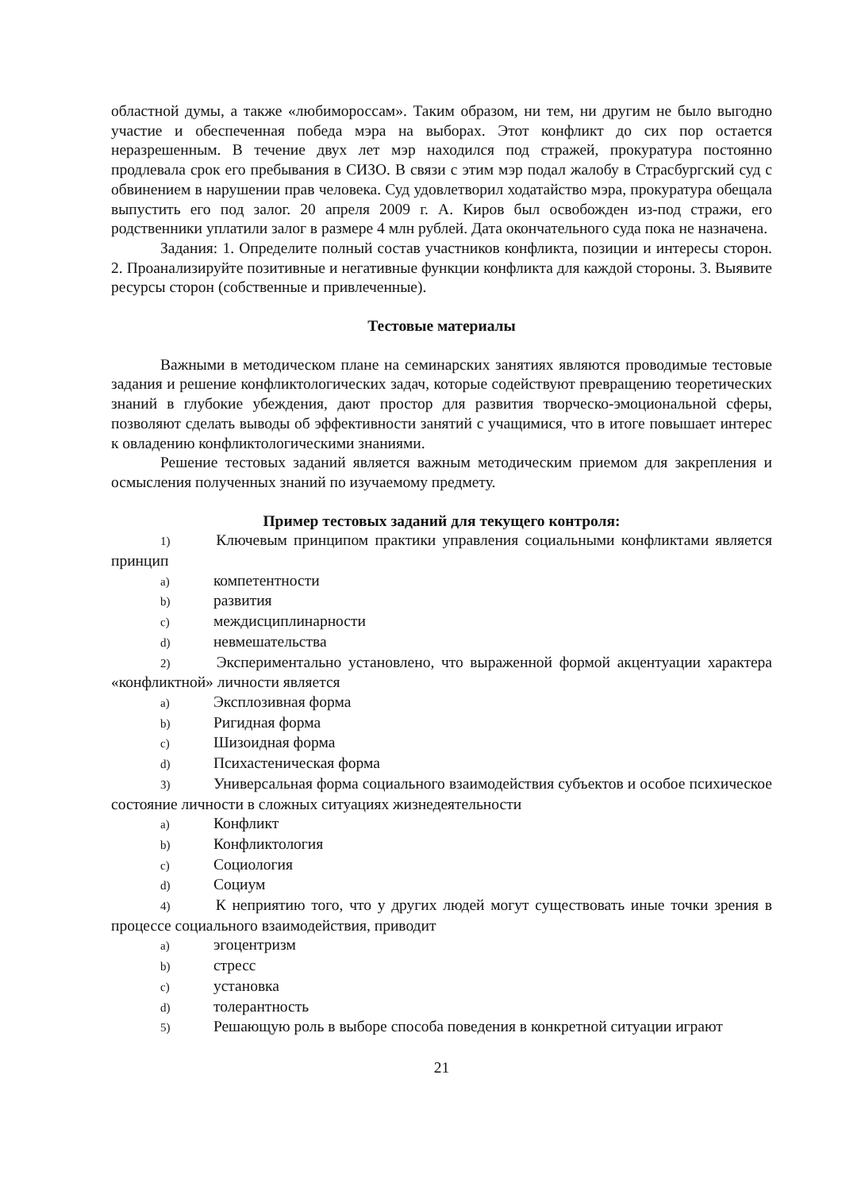областной думы, а также «любимороссам». Таким образом, ни тем, ни другим не было выгодно участие и обеспеченная победа мэра на выборах. Этот конфликт до сих пор остается неразрешенным. В течение двух лет мэр находился под стражей, прокуратура постоянно продлевала срок его пребывания в СИЗО. В связи с этим мэр подал жалобу в Страсбургский суд с обвинением в нарушении прав человека. Суд удовлетворил ходатайство мэра, прокуратура обещала выпустить его под залог. 20 апреля 2009 г. А. Киров был освобожден из-под стражи, его родственники уплатили залог в размере 4 млн рублей. Дата окончательного суда пока не назначена.
Задания: 1. Определите полный состав участников конфликта, позиции и интересы сторон. 2. Проанализируйте позитивные и негативные функции конфликта для каждой стороны. 3. Выявите ресурсы сторон (собственные и привлеченные).
Тестовые материалы
Важными в методическом плане на семинарских занятиях являются проводимые тестовые задания и решение конфликтологических задач, которые содействуют превращению теоретических знаний в глубокие убеждения, дают простор для развития творческо-эмоциональной сферы, позволяют сделать выводы об эффективности занятий с учащимися, что в итоге повышает интерес к овладению конфликтологическими знаниями.
Решение тестовых заданий является важным методическим приемом для закрепления и осмысления полученных знаний по изучаемому предмету.
Пример тестовых заданий для текущего контроля:
1) Ключевым принципом практики управления социальными конфликтами является принцип
a) компетентности
b) развития
c) междисциплинарности
d) невмешательства
2) Экспериментально установлено, что выраженной формой акцентуации характера «конфликтной» личности является
a) Эксплозивная форма
b) Ригидная форма
c) Шизоидная форма
d) Психастеническая форма
3) Универсальная форма социального взаимодействия субъектов и особое психическое состояние личности в сложных ситуациях жизнедеятельности
a) Конфликт
b) Конфликтология
c) Социология
d) Социум
4) К неприятию того, что у других людей могут существовать иные точки зрения в процессе социального взаимодействия, приводит
a) эгоцентризм
b) стресс
c) установка
d) толерантность
5) Решающую роль в выборе способа поведения в конкретной ситуации играют
21